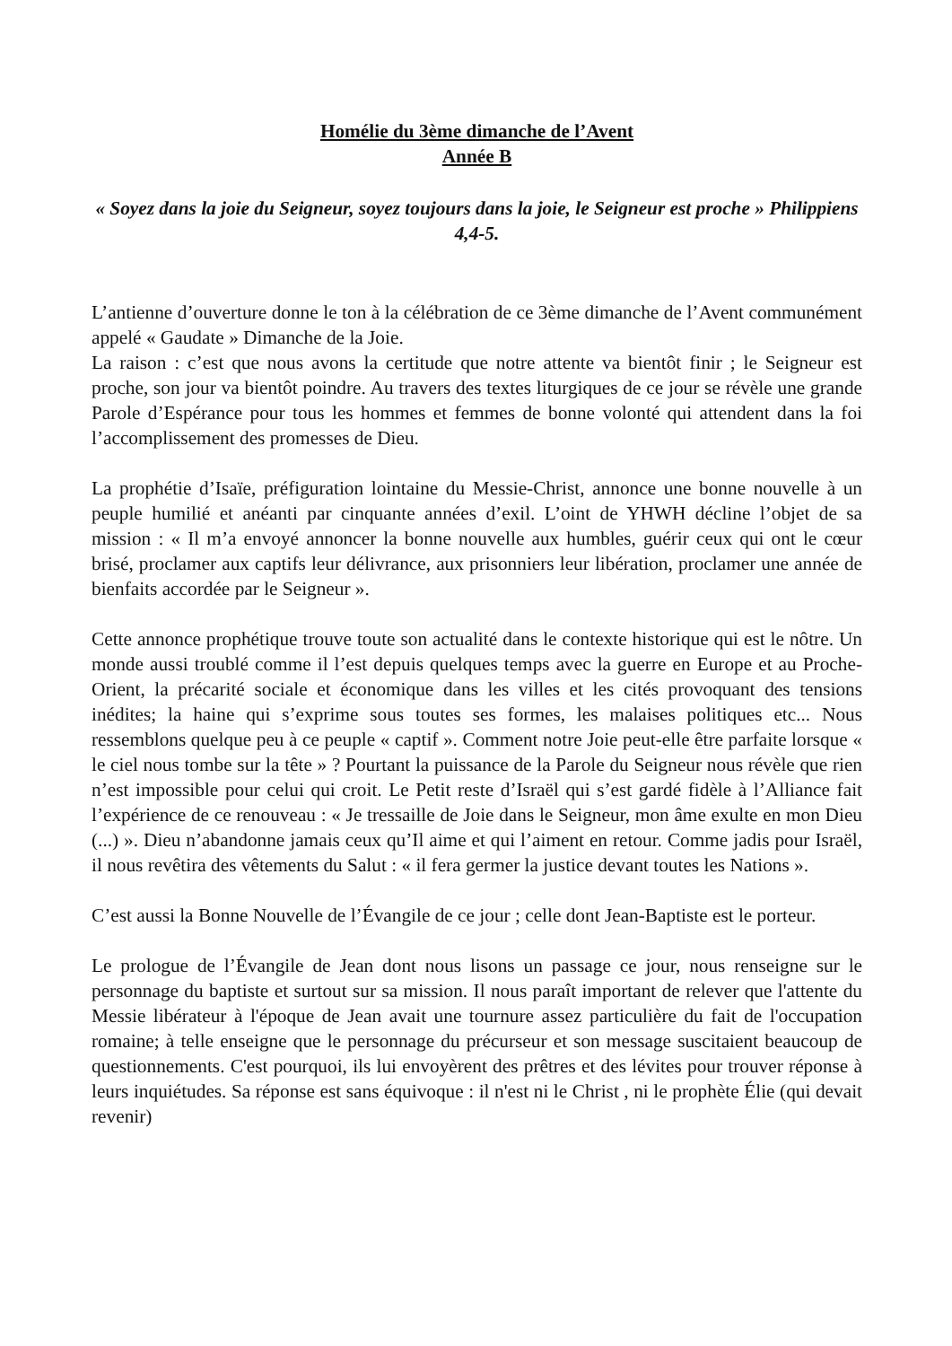Homélie du 3ème dimanche de l’Avent
Année B
« Soyez dans la joie du Seigneur, soyez toujours dans la joie, le Seigneur est proche » Philippiens 4,4-5.
L’antienne d’ouverture donne le ton à la célébration de ce 3ème dimanche de l’Avent communément appelé « Gaudate » Dimanche de la Joie.
La raison : c’est que nous avons la certitude que notre attente va bientôt finir ; le Seigneur est proche, son jour va bientôt poindre. Au travers des textes liturgiques de ce jour se révèle une grande Parole d’Espérance pour tous les hommes et femmes de bonne volonté qui attendent dans la foi l’accomplissement des promesses de Dieu.
La prophétie d’Isaïe, préfiguration lointaine du Messie-Christ, annonce une bonne nouvelle à un peuple humilié et anéanti par cinquante années d’exil. L’oint de YHWH décline l’objet de sa mission : « Il m’a envoyé annoncer la bonne nouvelle aux humbles, guérir ceux qui ont le cœur brisé, proclamer aux captifs leur délivrance, aux prisonniers leur libération, proclamer une année de bienfaits accordée par le Seigneur ».
Cette annonce prophétique trouve toute son actualité dans le contexte historique qui est le nôtre. Un monde aussi troublé comme il l’est depuis quelques temps avec la guerre en Europe et au Proche-Orient, la précarité sociale et économique dans les villes et les cités provoquant des tensions inédites; la haine qui s’exprime sous toutes ses formes, les malaises politiques etc... Nous ressemblons quelque peu à ce peuple « captif ». Comment notre Joie peut-elle être parfaite lorsque « le ciel nous tombe sur la tête » ? Pourtant la puissance de la Parole du Seigneur nous révèle que rien n’est impossible pour celui qui croit. Le Petit reste d’Israël qui s’est gardé fidèle à l’Alliance fait l’expérience de ce renouveau : « Je tressaille de Joie dans le Seigneur, mon âme exulte en mon Dieu (...) ». Dieu n’abandonne jamais ceux qu’Il aime et qui l’aiment en retour. Comme jadis pour Israël, il nous revêtira des vêtements du Salut : « il fera germer la justice devant toutes les Nations ».
C’est aussi la Bonne Nouvelle de l’Évangile de ce jour ; celle dont Jean-Baptiste est le porteur.
Le prologue de l’Évangile de Jean dont nous lisons un passage ce jour, nous renseigne sur le personnage du baptiste et surtout sur sa mission. Il nous paraît important de relever que l'attente du Messie libérateur à l'époque de Jean avait une tournure assez particulière du fait de l'occupation romaine; à telle enseigne que le personnage du précurseur et son message suscitaient beaucoup de questionnements. C'est pourquoi, ils lui envoyèrent des prêtres et des lévites pour trouver réponse à leurs inquiétudes. Sa réponse est sans équivoque : il n'est ni le Christ , ni le prophète Élie (qui devait revenir)